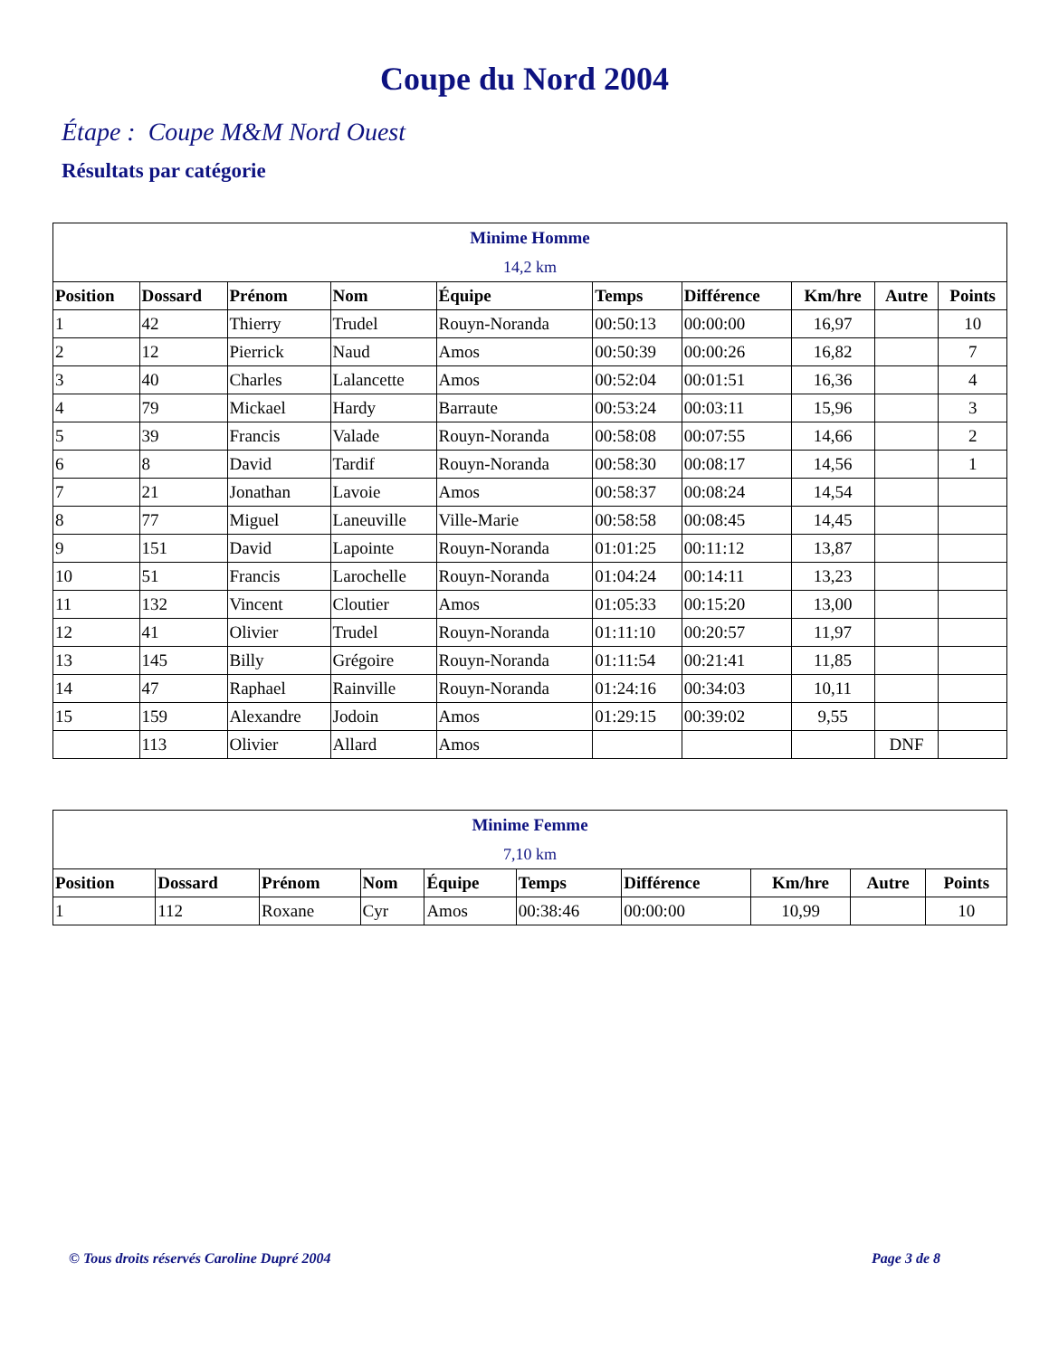Coupe du Nord 2004
Étape : Coupe M&M Nord Ouest
Résultats par catégorie
| Minime Homme 14,2 km | | | | | | | | | |
| Position | Dossard | Prénom | Nom | Équipe | Temps | Différence | Km/hre | Autre | Points |
| 1 | 42 | Thierry | Trudel | Rouyn-Noranda | 00:50:13 | 00:00:00 | 16,97 | | 10 |
| 2 | 12 | Pierrick | Naud | Amos | 00:50:39 | 00:00:26 | 16,82 | | 7 |
| 3 | 40 | Charles | Lalancette | Amos | 00:52:04 | 00:01:51 | 16,36 | | 4 |
| 4 | 79 | Mickael | Hardy | Barraute | 00:53:24 | 00:03:11 | 15,96 | | 3 |
| 5 | 39 | Francis | Valade | Rouyn-Noranda | 00:58:08 | 00:07:55 | 14,66 | | 2 |
| 6 | 8 | David | Tardif | Rouyn-Noranda | 00:58:30 | 00:08:17 | 14,56 | | 1 |
| 7 | 21 | Jonathan | Lavoie | Amos | 00:58:37 | 00:08:24 | 14,54 | | |
| 8 | 77 | Miguel | Laneuville | Ville-Marie | 00:58:58 | 00:08:45 | 14,45 | | |
| 9 | 151 | David | Lapointe | Rouyn-Noranda | 01:01:25 | 00:11:12 | 13,87 | | |
| 10 | 51 | Francis | Larochelle | Rouyn-Noranda | 01:04:24 | 00:14:11 | 13,23 | | |
| 11 | 132 | Vincent | Cloutier | Amos | 01:05:33 | 00:15:20 | 13,00 | | |
| 12 | 41 | Olivier | Trudel | Rouyn-Noranda | 01:11:10 | 00:20:57 | 11,97 | | |
| 13 | 145 | Billy | Grégoire | Rouyn-Noranda | 01:11:54 | 00:21:41 | 11,85 | | |
| 14 | 47 | Raphael | Rainville | Rouyn-Noranda | 01:24:16 | 00:34:03 | 10,11 | | |
| 15 | 159 | Alexandre | Jodoin | Amos | 01:29:15 | 00:39:02 | 9,55 | | |
| | 113 | Olivier | Allard | Amos | | | | DNF | |
| Minime Femme 7,10 km | | | | | | | | | |
| Position | Dossard | Prénom | Nom | Équipe | Temps | Différence | Km/hre | Autre | Points |
| 1 | 112 | Roxane | Cyr | Amos | 00:38:46 | 00:00:00 | 10,99 | | 10 |
© Tous droits réservés Caroline Dupré 2004 Page 3 de 8